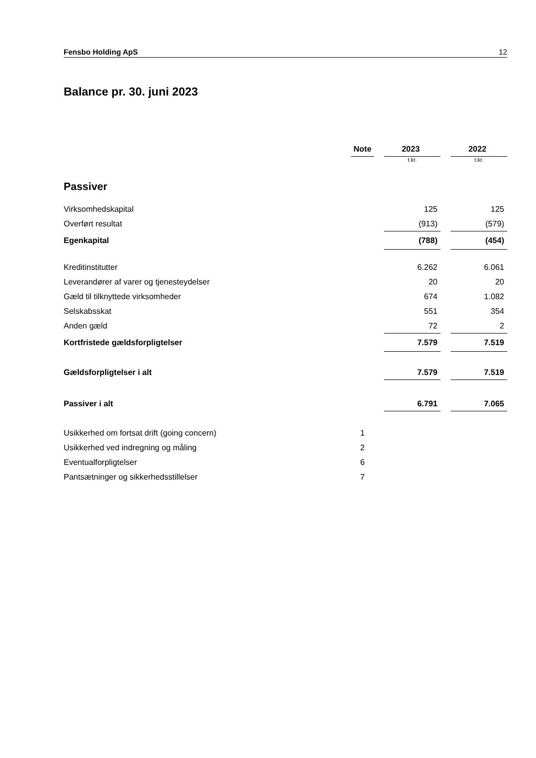Fensbo Holding ApS 12
Balance pr. 30. juni 2023
| | Note | | 2023 | | 2022 |
| --- | --- | --- | --- | --- | --- |
| | | | t.kr. | | t.kr. |
| Passiver | | | | | |
| Virksomhedskapital | | | 125 | | 125 |
| Overført resultat | | | (913) | | (579) |
| Egenkapital | | | (788) | | (454) |
| Kreditinstitutter | | | 6.262 | | 6.061 |
| Leverandører af varer og tjenesteydelser | | | 20 | | 20 |
| Gæld til tilknyttede virksomheder | | | 674 | | 1.082 |
| Selskabsskat | | | 551 | | 354 |
| Anden gæld | | | 72 | | 2 |
| Kortfristede gældsforpligtelser | | | 7.579 | | 7.519 |
| Gældsforpligtelser i alt | | | 7.579 | | 7.519 |
| Passiver i alt | | | 6.791 | | 7.065 |
| Usikkerhed om fortsat drift (going concern) | 1 | | | | |
| Usikkerhed ved indregning og måling | 2 | | | | |
| Eventualforpligtelser | 6 | | | | |
| Pantsætninger og sikkerhedsstillelser | 7 | | | | |